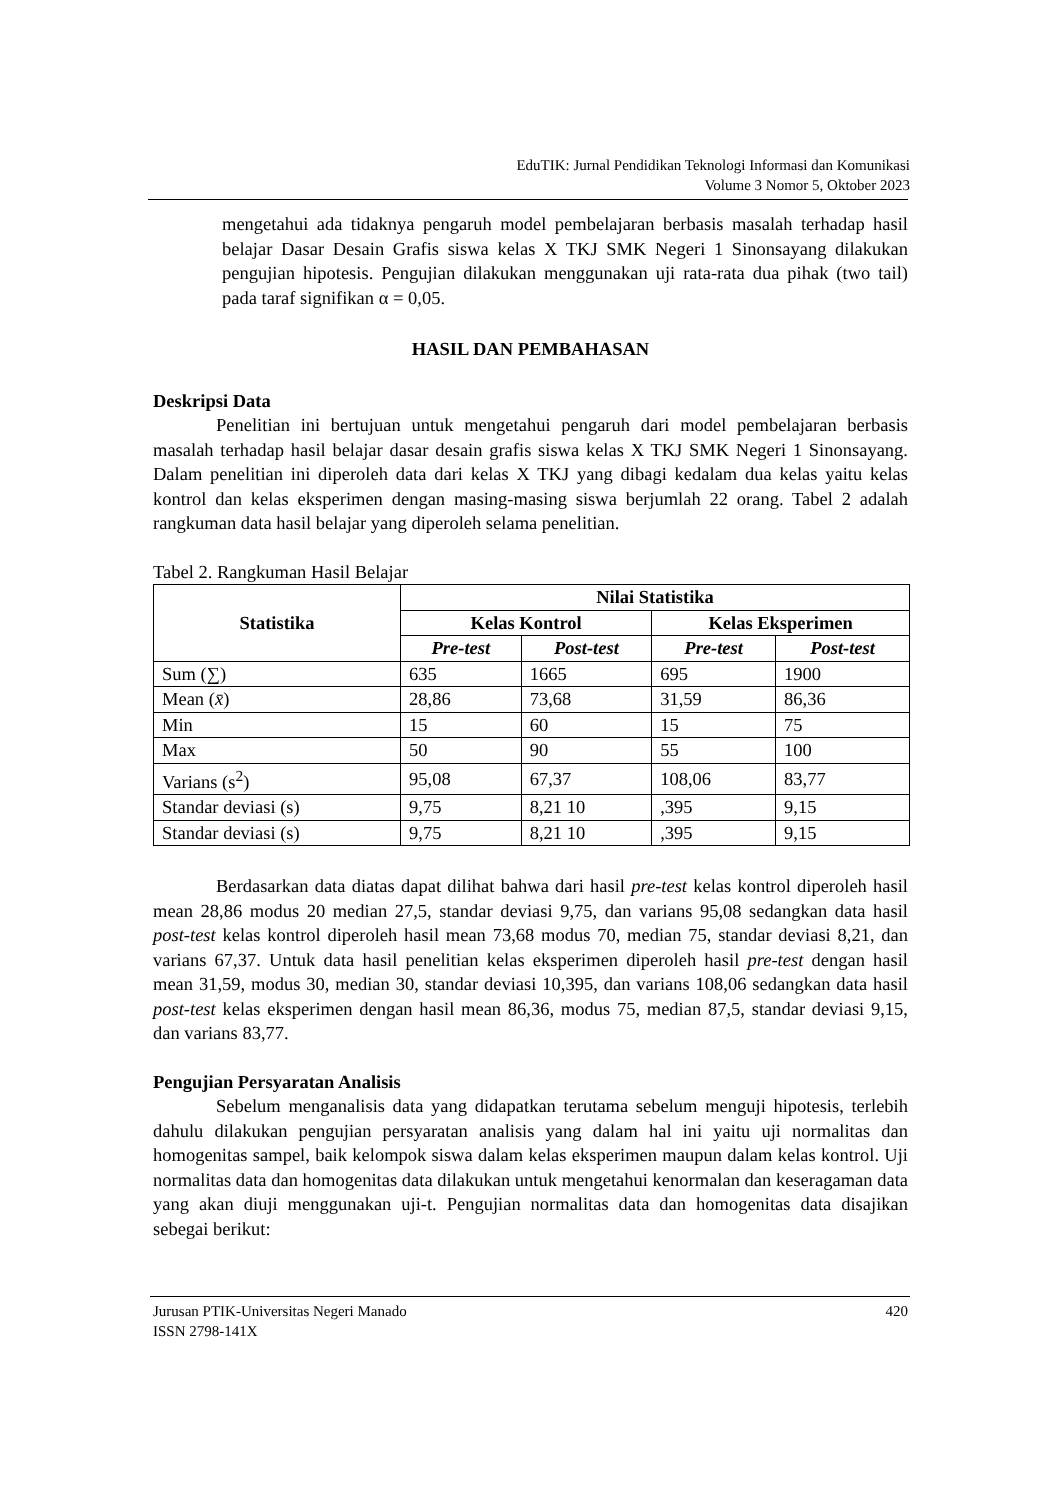EduTIK: Jurnal Pendidikan Teknologi Informasi dan Komunikasi
Volume 3 Nomor 5, Oktober 2023
mengetahui ada tidaknya pengaruh model pembelajaran berbasis masalah terhadap hasil belajar Dasar Desain Grafis siswa kelas X TKJ SMK Negeri 1 Sinonsayang dilakukan pengujian hipotesis. Pengujian dilakukan menggunakan uji rata-rata dua pihak (two tail) pada taraf signifikan α = 0,05.
HASIL DAN PEMBAHASAN
Deskripsi Data
Penelitian ini bertujuan untuk mengetahui pengaruh dari model pembelajaran berbasis masalah terhadap hasil belajar dasar desain grafis siswa kelas X TKJ SMK Negeri 1 Sinonsayang. Dalam penelitian ini diperoleh data dari kelas X TKJ yang dibagi kedalam dua kelas yaitu kelas kontrol dan kelas eksperimen dengan masing-masing siswa berjumlah 22 orang. Tabel 2 adalah rangkuman data hasil belajar yang diperoleh selama penelitian.
Tabel 2. Rangkuman Hasil Belajar
| Statistika | Nilai Statistika | | | |
| --- | --- | --- | --- | --- |
| | Kelas Kontrol | | Kelas Eksperimen | |
| | Pre-test | Post-test | Pre-test | Post-test |
| Sum (∑) | 635 | 1665 | 695 | 1900 |
| Mean ( x̄ ) | 28,86 | 73,68 | 31,59 | 86,36 |
| Min | 15 | 60 | 15 | 75 |
| Max | 50 | 90 | 55 | 100 |
| Varians (s<sup>2</sup>) | 95,08 | 67,37 | 108,06 | 83,77 |
| Standar deviasi (s) | 9,75 | 8,21 10 | ,395 | 9,15 |
| Standar deviasi (s) | 9,75 | 8,21 10 | ,395 | 9,15 |
Berdasarkan data diatas dapat dilihat bahwa dari hasil pre-test kelas kontrol diperoleh hasil mean 28,86 modus 20 median 27,5, standar deviasi 9,75, dan varians 95,08 sedangkan data hasil post-test kelas kontrol diperoleh hasil mean 73,68 modus 70, median 75, standar deviasi 8,21, dan varians 67,37. Untuk data hasil penelitian kelas eksperimen diperoleh hasil pre-test dengan hasil mean 31,59, modus 30, median 30, standar deviasi 10,395, dan varians 108,06 sedangkan data hasil post-test kelas eksperimen dengan hasil mean 86,36, modus 75, median 87,5, standar deviasi 9,15, dan varians 83,77.
Pengujian Persyaratan Analisis
Sebelum menganalisis data yang didapatkan terutama sebelum menguji hipotesis, terlebih dahulu dilakukan pengujian persyaratan analisis yang dalam hal ini yaitu uji normalitas dan homogenitas sampel, baik kelompok siswa dalam kelas eksperimen maupun dalam kelas kontrol. Uji normalitas data dan homogenitas data dilakukan untuk mengetahui kenormalan dan keseragaman data yang akan diuji menggunakan uji-t. Pengujian normalitas data dan homogenitas data disajikan sebegai berikut:
Jurusan PTIK-Universitas Negeri Manado 420
ISSN 2798-141X